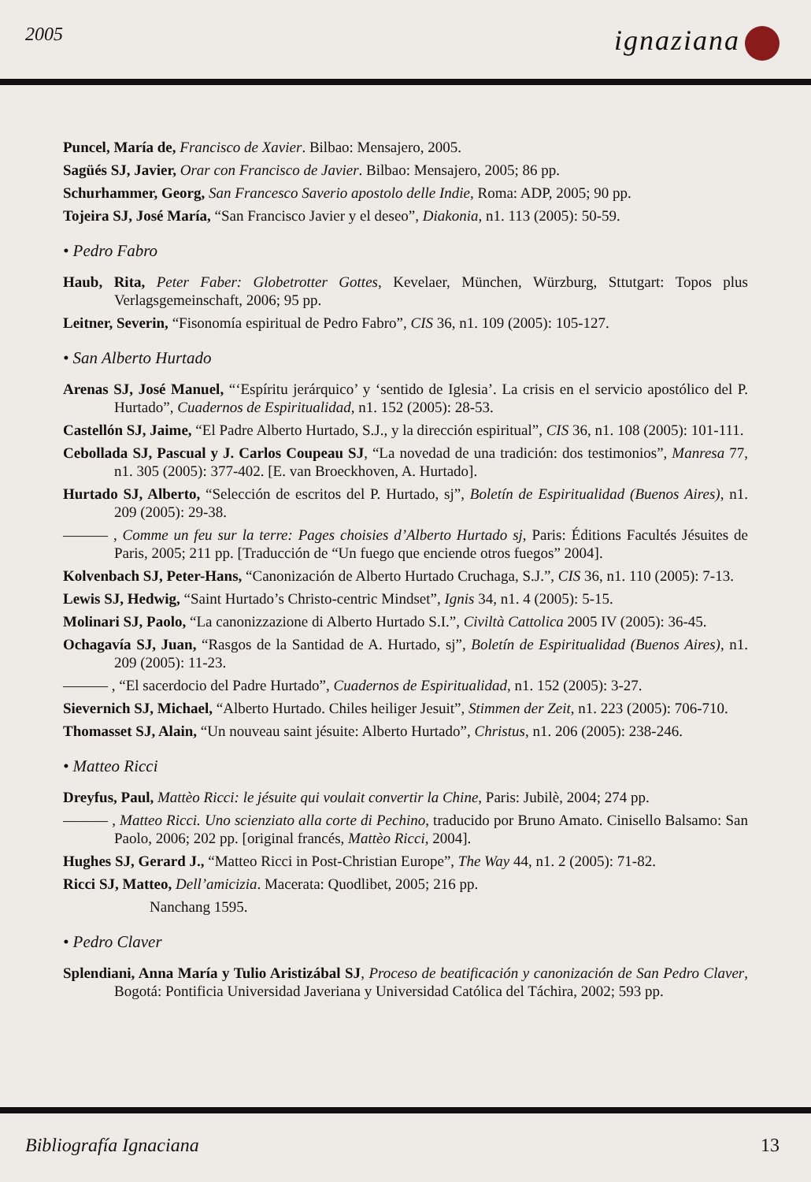2005 ignaziana
Puncel, María de, Francisco de Xavier. Bilbao: Mensajero, 2005.
Sagüés SJ, Javier, Orar con Francisco de Javier. Bilbao: Mensajero, 2005; 86 pp.
Schurhammer, Georg, San Francesco Saverio apostolo delle Indie, Roma: ADP, 2005; 90 pp.
Tojeira SJ, José María, “San Francisco Javier y el deseo”, Diakonia, n1. 113 (2005): 50-59.
• Pedro Fabro
Haub, Rita, Peter Faber: Globetrotter Gottes, Kevelaer, München, Würzburg, Sttutgart: Topos plus Verlagsgemeinschaft, 2006; 95 pp.
Leitner, Severin, “Fisonomía espiritual de Pedro Fabro”, CIS 36, n1. 109 (2005): 105-127.
• San Alberto Hurtado
Arenas SJ, José Manuel, “‘Espíritu jerárquico’ y ‘sentido de Iglesia’. La crisis en el servicio apostólico del P. Hurtado”, Cuadernos de Espiritualidad, n1. 152 (2005): 28-53.
Castellón SJ, Jaime, “El Padre Alberto Hurtado, S.J., y la dirección espiritual”, CIS 36, n1. 108 (2005): 101-111.
Cebollada SJ, Pascual y J. Carlos Coupeau SJ, “La novedad de una tradición: dos testimonios”, Manresa 77, n1. 305 (2005): 377-402. [E. van Broeckhoven, A. Hurtado].
Hurtado SJ, Alberto, “Selección de escritos del P. Hurtado, sj”, Boletín de Espiritualidad (Buenos Aires), n1. 209 (2005): 29-38.
——— , Comme un feu sur la terre: Pages choisies d’Alberto Hurtado sj, Paris: Éditions Facultés Jésuites de Paris, 2005; 211 pp. [Traducción de “Un fuego que enciende otros fuegos” 2004].
Kolvenbach SJ, Peter-Hans, “Canonización de Alberto Hurtado Cruchaga, S.J.”, CIS 36, n1. 110 (2005): 7-13.
Lewis SJ, Hedwig, “Saint Hurtado’s Christo-centric Mindset”, Ignis 34, n1. 4 (2005): 5-15.
Molinari SJ, Paolo, “La canonizzazione di Alberto Hurtado S.I.”, Civiltà Cattolica 2005 IV (2005): 36-45.
Ochagavía SJ, Juan, “Rasgos de la Santidad de A. Hurtado, sj”, Boletín de Espiritualidad (Buenos Aires), n1. 209 (2005): 11-23.
——— , “El sacerdocio del Padre Hurtado”, Cuadernos de Espiritualidad, n1. 152 (2005): 3-27.
Sievernich SJ, Michael, “Alberto Hurtado. Chiles heiliger Jesuit”, Stimmen der Zeit, n1. 223 (2005): 706-710.
Thomasset SJ, Alain, “Un nouveau saint jésuite: Alberto Hurtado”, Christus, n1. 206 (2005): 238-246.
• Matteo Ricci
Dreyfus, Paul, Mattèo Ricci: le jésuite qui voulait convertir la Chine, Paris: Jubilè, 2004; 274 pp.
——— , Matteo Ricci. Uno scienziato alla corte di Pechino, traducido por Bruno Amato. Cinisello Balsamo: San Paolo, 2006; 202 pp. [original francés, Mattèo Ricci, 2004].
Hughes SJ, Gerard J., “Matteo Ricci in Post-Christian Europe”, The Way 44, n1. 2 (2005): 71-82.
Ricci SJ, Matteo, Dell’amicizia. Macerata: Quodlibet, 2005; 216 pp.
Nanchang 1595.
• Pedro Claver
Splendiani, Anna María y Tulio Aristizábal SJ, Proceso de beatificación y canonización de San Pedro Claver, Bogotá: Pontificia Universidad Javeriana y Universidad Católica del Táchira, 2002; 593 pp.
Bibliografía Ignaciana 13